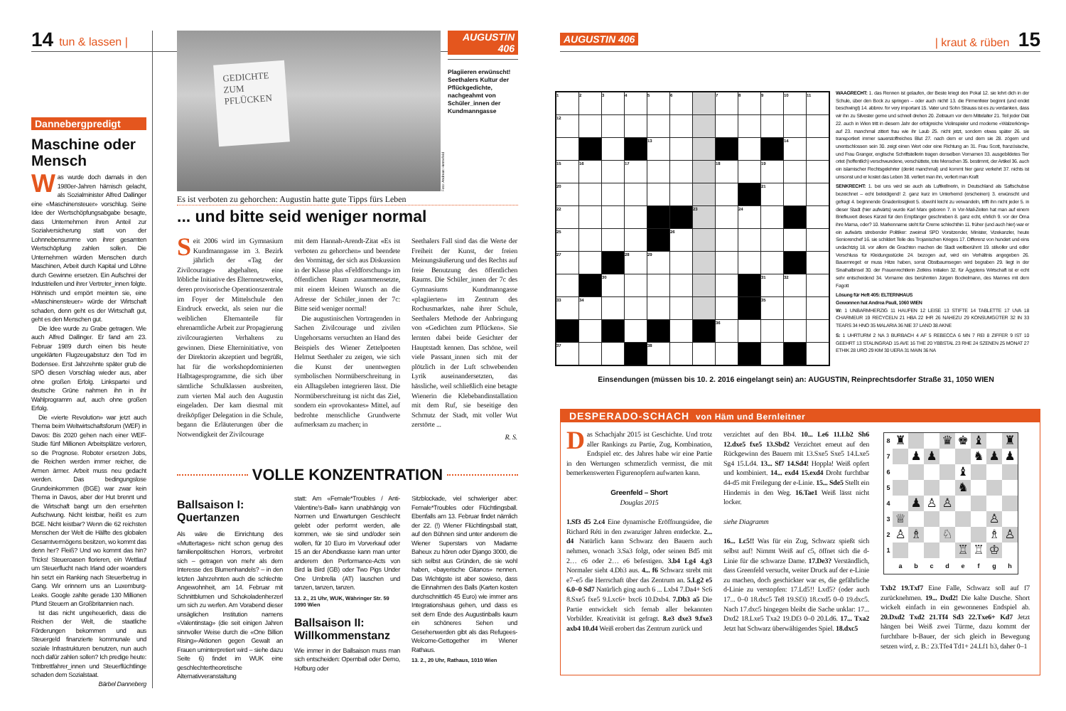14 tun & lassen |
Dannebergpredigt
Maschine oder Mensch
Was wurde doch damals in den 1980er-Jahren hämisch gelacht, als Sozialminister Alfred Dallinger eine «Maschinensteuer» vorschlug. Seine Idee der Wertschöpfungsabgabe besagte, dass Unternehmen ihren Anteil zur Sozialversicherung statt von der Lohnnebensumme von ihrer gesamten Wertschöpfung zahlen sollen. Die Unternehmen würden Menschen durch Maschinen, Arbeit durch Kapital und Löhne durch Gewinne ersetzen. Ein Aufschrei der Industriellen und ihrer Vertreter_innen folgte. Höhnisch und empört meinten sie, eine «Maschinensteuer» würde der Wirtschaft schaden, denn geht es der Wirtschaft gut, geht es den Menschen gut.
Die Idee wurde zu Grabe getragen. Wie auch Alfred Dallinger. Er fand am 23. Februar 1989 durch einen bis heute ungeklärten Flugzeugabsturz den Tod im Bodensee. Erst Jahrzehnte später grub die SPÖ diesen Vorschlag wieder aus, aber ohne großen Erfolg. Linkspartei und deutsche Grüne nahmen ihn in ihr Wahlprogramm auf, auch ohne großen Erfolg.
Die «vierte Revolution» war jetzt auch Thema beim Weltwirtschaftsforum (WEF) in Davos: Bis 2020 gehen nach einer WEF-Studie fünf Millionen Arbeitsplätze verloren, so die Prognose. Roboter ersetzen Jobs, die Reichen werden immer reicher, die Armen ärmer. Arbeit muss neu gedacht werden. Das bedingungslose Grundeinkommen (BGE) war zwar kein Thema in Davos, aber der Hut brennt und die Wirtschaft bangt um den ersehnten Aufschwung. Nicht leistbar, heißt es zum BGE. Nicht leistbar? Wenn die 62 reichsten Menschen der Welt die Hälfte des globalen Gesamtvermögens besitzen, wo kommt das denn her? Fleiß? Und wo kommt das hin? Tricks! Steueroasen florieren, ein Wettlauf um Steuerflucht nach Irland oder woanders hin setzt ein Ranking nach Steuerbetrug in Gang. Wir erinnern uns an Luxemburg-Leaks. Google zahlte gerade 130 Millionen Pfund Steuern an Großbritannien nach.
Ist das nicht ungeheuerlich, dass die Reichen der Welt, die staatliche Förderungen bekommen und aus Steuergeld finanzierte kommunale und soziale Infrastrukturen benutzen, nun auch noch dafür zahlen sollen? Ich predige heute: Trittbrettfahrer_innen und Steuerflüchtlinge schaden dem Sozialstaat.
Bärbel Danneberg
GEDICHTE ZUM PFLÜCKEN
Foto: Andreas Hennefeld
AUGUSTIN 406
Plagiieren erwünscht! Seethalers Kultur der Pflückgedichte, nachgeahmt von Schüler_innen der Kundmanngasse
Es ist verboten zu gehorchen: Augustin hatte gute Tipps fürs Leben
... und bitte seid weniger normal
Seit 2006 wird im Gymnasium Kundmanngasse im 3. Bezirk jährlich der «Tag der Zivilcourage» abgehalten, eine löbliche Initiative des Elternnetzwerks, deren provisorische Operationszentrale im Foyer der Mittelschule den Eindruck erweckt, als seien nur die weiblichen Elternanteile für ehrenamtliche Arbeit zur Propagierung zivilcouragierten Verhaltens zu gewinnen. Diese Elterninitiative, von der Direktorin akzeptiert und begrüßt, hat für die workshopdominierten Halbtagesprogramme, die sich über sämtliche Schulklassen ausbreiten, zum vierten Mal auch den Augustin eingeladen. Der kam diesmal mit dreiköpfiger Delegation in die Schule, begann die Erläuterungen über die Notwendigkeit der Zivilcourage
mit dem Hannah-Arendt-Zitat «Es ist verboten zu gehorchen» und beendete den Vormittag, der sich aus Diskussion in der Klasse plus «Feldforschung» im öffentlichen Raum zusammensetzte, mit einem kleinen Wunsch an die Adresse der Schüler_innen der 7c: Bitte seid weniger normal!
Die augustinischen Vortragenden in Sachen Zivilcourage und zivilen Ungehorsams versuchten an Hand des Beispiels des Wiener Zettelpoeten Helmut Seethaler zu zeigen, wie sich die Kunst der unentwegten symbolischen Normüberschreitung in ein Alltagsleben integrieren lässt. Die Normüberschreitung ist nicht das Ziel, sondern ein «provokantes» Mittel, auf bedrohte menschliche Grundwerte aufmerksam zu machen; in
Seethalers Fall sind das die Werte der Freiheit der Kunst, der freien Meinungsäußerung und des Rechts auf freie Benutzung des öffentlichen Raums. Die Schüler_innen der 7c des Gymnasiums Kundmanngasse «plagiierten» im Zentrum des Rochusmarktes, nahe ihrer Schule, Seethalers Methode der Anbringung von «Gedichten zum Pflücken». Sie lernten dabei beide Gesichter der Hauptstadt kennen. Das schöne, weil viele Passant_innen sich mit der plötzlich in der Luft schwebenden Lyrik auseinandersetzten, das hässliche, weil schließlich eine betagte Wienerin die Klebebandinstallation mit dem Ruf, sie beseitige den Schmutz der Stadt, mit voller Wut zerstörte ...
R. S.
VOLLE KONZENTRATION
Ballsaison I: Quertanzen
Als wäre die Einrichtung des «Muttertages» nicht schon genug des familienpolitischen Horrors, verbreitet sich – getragen von mehr als dem Interesse des Blumenhandels? – in den letzten Jahrzehnten auch die schlechte Angewohnheit, am 14. Februar mit Schnittblumen und Schokoladenherzerl um sich zu werfen. Am Vorabend dieser unsäglichen Institution namens «Valentinstag» (die seit einigen Jahren sinnvoller Weise durch die «One Billion Rising»-Aktionen gegen Gewalt an Frauen uminterpretiert wird – siehe dazu Seite 6) findet im WUK eine geschlechtertheoretische Alternativveranstaltung
statt: Am «Female*Troubles / Anti-Valentine's-Ball» kann unabhängig von Normen und Erwartungen Geschlecht gelebt oder performt werden, alle kommen, wie sie sind und/oder sein wollen, für 10 Euro im Vorverkauf oder 15 an der Abendkasse kann man unter anderem den Performance-Acts von Bird la Bird (GB) oder Two Pigs Under One Umbrella (AT) lauschen und tanzen, tanzen, tanzen.
13. 2., 21 Uhr, WUK, Währinger Str. 59
1090 Wien
Ballsaison II: Willkommenstanz
Wie immer in der Ballsaison muss man sich entscheiden: Opernball oder Demo, Hofburg oder
Sitzblockade, viel schwieriger aber: Female*Troubles oder Flüchtlingsball. Ebenfalls am 13. Februar findet nämlich der 22. (!) Wiener Flüchtlingsball statt, auf den Bühnen sind unter anderem die Wiener Superstars von Madame Baheux zu hören oder Django 3000, die sich selbst aus Gründen, die sie wohl haben, «bayerische Gitanos» nennen. Das Wichtigste ist aber sowieso, dass die Einnahmen des Balls (Karten kosten durchschnittlich 45 Euro) wie immer ans Integrationshaus gehen, und dass es seit dem Ende des Augustinballs kaum ein schöneres Sehen und Gesehenwerden gibt als das Refugees-Welcome-Gettogether im Wiener Rathaus.
13. 2., 20 Uhr, Rathaus, 1010 Wien
AUGUSTIN 406 | kraut & rüben 15
| 1 | 2 | 3 | 4 | 5 | 6 | | 7 | 8 | 9 | 10 | 11 |
| 12 | | | | | | | | | | | |
| | | | | 13 | | | | | | 14 | |
| 15 | 16 | | 17 | | | | 18 | | 19 | | |
| 20 | | | | | | | | | 21 | | |
| 22 | | | | | | 23 | | 24 | | | |
| 25 | | | | | 26 | | | | | | |
| 27 | | | 28 | 29 | | | | | | | |
| | | 30 | | | | | | | 31 | 32 | |
| 33 | 34 | | | | | | | | 35 | | |
| | | | | | | | 36 | | | | |
| 37 | | | | 38 | | | | | | | |
WAAGRECHT: 1. das Rennen ist gelaufen, der Beste kriegt den Pokal 12. sie lehrt dich in der Schule, über den Bock zu springen – oder auch nicht! 13. die Firmenfeier beginnt (und endet beschwingt) 14. abbrev. for very important 15. Vater und Sohn Strauss ist es zu verdanken, dass wir ihn zu Silvester gerne und schnell drehen 20. Zeitraum vor dem Mittelalter 21. Teil jeder Diät 22. auch in Wien tritt in diesem Jahr der erfolgreiche Violinspieler und moderne «Walzerkönig» auf 23. manchmal zittert frau wie ihr Laub 25. nicht jetzt, sondern etwas später 26. sie transportiert immer sauerstoffreiches Blut 27. nach dem er und dem sie 28. zögern und unentschlossen sein 30. zeigt einen Wert oder eine Richtung an 31. Frau Scott, französische, und Frau Granger, englische Schriftstellerin tragen denselben Vornamen 33. ausgebildetes Tier ortet (hoffentlich) verschwundene, verschüttete, tote Menschen 35. bestimmt, der Artikel 36. auch ein islamischer Rechtsgelehrter (denkt manchmal) und kommt hier ganz verkehrt 37. nichts ist umsonst und er kostet das Leben 38. verliert man ihn, verliert man Kraft
SENKRECHT: 1. bei uns wird sie auch als Luftkellnerin, in Deutschland als Saftschubse bezeichnet – echt beleidigend! 2. ganz kurz im Unterhemd (erscheinen) 3. erwünscht und gefragt 4. beginnende Gnadenlosigkeit 5. obwohl leicht zu verwandeln, trifft ihn nicht jeder 5. in dieser Stadt (hier aufwärts) wurde Karl Marx geboren 7. in Vor-Mail-Zeiten hat man auf einem Briefkuvert dieses Kürzel für den Empfänger geschrieben 8. ganz echt, ehrlich 9. vor der Oma ihre Mama, oder? 10. Markenname steht für Creme schlechthin 11. früher (und auch hier) war er ein aufwärts strebender Politiker: zweimal SPD Vorsitzender, Minister, Vizekanzler, heute Seniorenchef 16. sie schildert Teile des Trojanischen Krieges 17. Differenz von hundert und eins undachtzig 18. vor allem die Grachten machen die Stadt weltberühmt 19. stilvoller und edler Verschluss für Kleidungsstücke 24. bezogen auf, wird ein Verhältnis angegeben 26. Bauernregel: er muss Hitze haben, sonst Obstbaumsegen wird begraben 29. liegt in der Sinaihalbinsel 30. der Frauenrechtlerin Zetkins Initialen 32. für Ägyptens Wirtschaft ist er echt sehr entscheidend 34. Vorname des berühmten Jürgen Bockelmann, des Mannes mit dem Fagott
Lösung für Heft 405: ELTERNHAUS
Gewonnen hat Andrea Pauli, 1060 WIEN
W: 1 UNBARMHERZIG 11 HAUFEN 12 LEISE 13 STIFTE 14 TABLETTE 17 UVA 18 CHARMEUR 19 RECYCELN 21 HBA 22 IHR 26 NAHEZU 29 KONSUMGÜTER 32 IN 33 TEARS 34 HNO 35 MALARIA 36 NIE 37 LAND 38 AKNE
S: 1 UHRTURM 2 NA 3 BURBACH 4 AF 5 REBECCA 6 MN 7 REI 8 ZIFFER 9 IST 10 GEEHRT 13 STALINGRAD 15 AVE 16 THE 20 YBBSTAL 23 RHE 24 SZENEN 25 MONAT 27 ETHIK 28 URO 29 KIM 30 UERA 31 MAIN 36 NA
Einsendungen (müssen bis 10. 2. 2016 eingelangt sein) an: AUGUSTIN, Reinprechtsdorfer Straße 31, 1050 WIEN
DESPERADO-SCHACH von Häm und Bernleitner
Das Schachjahr 2015 ist Geschichte. Und trotz aller Rankings zu Partie, Zug, Kombination, Endspiel etc. des Jahres habe wir eine Partie in den Wertungen schmerzlich vermisst, die mit bemerkenswerten Figurenopfern aufwarten kann.
Greenfeld – Short
Douglas 2015
1.Sf3 d5 2.c4 Eine dynamische Eröffnungsidee, die Richard Réti in den zwanziger Jahren entdeckte. 2... d4 Natürlich kann Schwarz den Bauern auch nehmen, wonach 3.Sa3 folgt, oder seinen Bd5 mit 2… c6 oder 2… e6 befestigen. 3.b4 Lg4 4.g3 Normaler sieht 4.Db3 aus. 4... f6 Schwarz strebt mit e7–e5 die Herrschaft über das Zentrum an. 5.Lg2 e5 6.0–0 Sd7 Natürlich ging auch 6 ... Lxb4 7.Da4+ Sc6 8.Sxe5 fxe5 9.Lxc6+ bxc6 10.Dxb4. 7.Db3 a5 Die Partie entwickelt sich fernab aller bekannten Vorbilder. Kreativität ist gefragt. 8.e3 dxe3 9.fxe3 axb4 10.d4 Weiß erobert das Zentrum zurück und
verzichtet auf den Bb4. 10... Le6 11.Lb2 Sh6 12.dxe5 fxe5 13.Sbd2 Verzichtet erneut auf den Rückgewinn des Bauern mit 13.Sxe5 Sxe5 14.Lxe5 Sg4 15.Ld4. 13... Sf7 14.Sd4! Hoppla! Weiß opfert und kombiniert. 14... exd4 15.exd4 Droht furchtbar d4-d5 mit Freilegung der e-Linie. 15... Sde5 Stellt ein Hindernis in den Weg. 16.Tae1 Weiß lässt nicht locker.
siehe Diagramm
16... Lc5!! Was für ein Zug, Schwarz spießt sich selbst auf! Nimmt Weiß auf c5, öffnet sich die d-Linie für die schwarze Dame. 17.De3? Verständlich, dass Greenfeld versucht, weiter Druck auf der e-Linie zu machen, doch geschickter war es, die gefährliche d-Linie zu verstopfen: 17.Ld5!! Lxd5? (oder auch 17... 0–0 18.dxc5 Te8 19.Sf3) 18.cxd5 0–0 19.dxc5. Nach 17.dxc5 hingegen bleibt die Sache unklar: 17... Dxd2 18.Lxe5 Txa2 19.Df3 0–0 20.Ld6. 17... Txa2 Jetzt hat Schwarz überwältigendes Spiel. 18.dxc5
| 8 | ♜ | | | ♛ | ♚ | ♝ | | ♜ |
| 7 | | ♟ | ♟ | | | ♞ | ♟ | ♟ |
| 6 | | | | | ♝ | | | |
| 5 | | | | | ♞ | | | |
| 4 | | ♟ | ♙ | ♙ | | | | |
| 3 | ♕ | | | | | | ♙ | |
| 2 | ♙ | ♗ | | ♘ | | | ♗ | ♙ |
| 1 | | | | | ♖ | ♖ | ♔ | |
| | a | b | c | d | e | f | g | h |
Txb2 19.Txf7 Eine Falle, Schwarz soll auf f7 zurücknehmen. 19... Dxd2! Die kalte Dusche. Short wickelt einfach in ein gewonnenes Endspiel ab. 20.Dxd2 Txd2 21.Tf4 Sd3 22.Txe6+ Kd7 Jetzt hängen bei Weiß zwei Türme, dazu kommt der furchtbare b-Bauer, der sich gleich in Bewegung setzen wird, z. B.: 23.Tfe4 Td1+ 24.Lf1 b3, daher 0–1